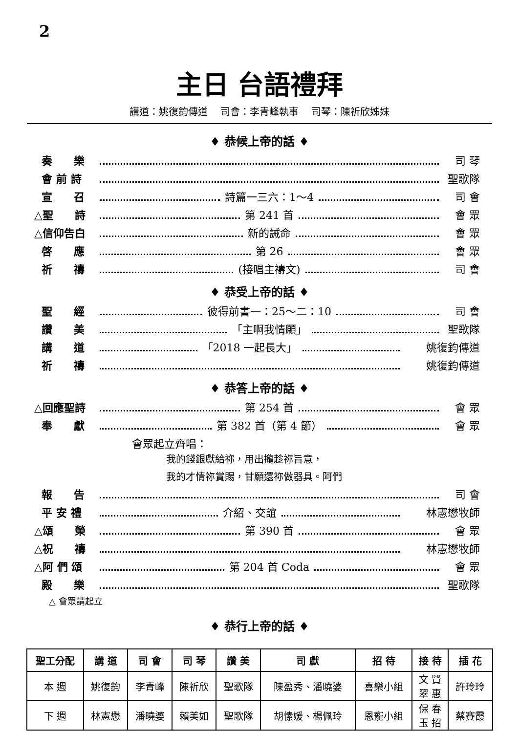2
主日 台語禮拜
講道：姚復鈞傳道　 司會：李青峰執事　 司琴：陳祈欣姊妹
♦ 恭候上帝的話 ♦
奏　　樂 司 琴
會 前 詩 聖歌隊
宣　　召 詩篇一三六：1～4 司 會
△聖　　詩 第 241 首 會 眾
△信仰告白 新的誡命 會 眾
啓　　應 第 26 會 眾
祈　　禱 (接唱主禱文) 司 會
♦ 恭受上帝的話 ♦
聖　　經 彼得前書一：25～二：10 司 會
讚　　美 「主啊我情願」 聖歌隊
講　　道 「2018 一起長大」 姚復鈞傳道
祈　　禱 姚復鈞傳道
♦ 恭答上帝的話 ♦
△回應聖詩 第 254 首 會 眾
奉　　獻 第 382 首（第 4 節） 會 眾
會眾起立齊唱：
我的錢銀獻給祢，用出攏趁祢旨意，
我的才情祢賞賜，甘願還祢做器具。阿們
報　　告 司 會
平 安 禮 介紹、交誼 林憲懋牧師
△頌　　榮 第 390 首 會 眾
△祝　　禱 林憲懋牧師
△阿 們 頌 第 204 首 Coda 會 眾
殿　　樂 聖歌隊
△ 會眾請起立
♦ 恭行上帝的話 ♦
| 聖工分配 | 講 道 | 司 會 | 司 琴 | 讚 美 | 司 獻 | 招 待 | 接 待 | 插 花 |
| --- | --- | --- | --- | --- | --- | --- | --- | --- |
| 本 週 | 姚復鈞 | 李青峰 | 陳祈欣 | 聖歌隊 | 陳盈秀、潘曉婆 | 喜樂小組 | 文 賢 翠 惠 | 許玲玲 |
| 下 週 | 林憲懋 | 潘曉婆 | 賴美如 | 聖歌隊 | 胡愫媛、楊佩玲 | 恩寵小組 | 保 春 玉 招 | 蔡賽霞 |